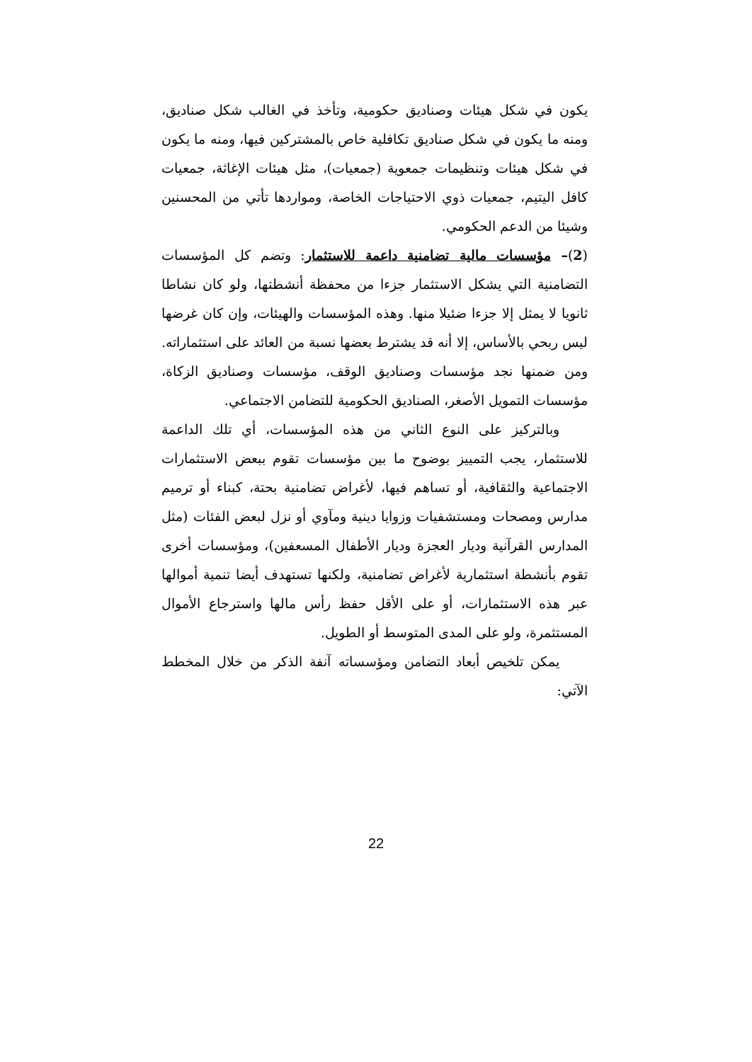يكون في شكل هيئات وصناديق حكومية، وتأخذ في الغالب شكل صناديق، ومنه ما يكون في شكل صناديق تكافلية خاص بالمشتركين فيها، ومنه ما يكون في شكل هيئات وتنظيمات جمعوية (جمعيات)، مثل هيئات الإغاثة، جمعيات كافل اليتيم، جمعيات ذوي الاحتياجات الخاصة، ومواردها تأتي من المحسنين وشيئا من الدعم الحكومي.
(2)– مؤسسات مالية تضامنية داعمة للاستثمار: وتضم كل المؤسسات التضامنية التي يشكل الاستثمار جزءا من محفظة أنشطتها، ولو كان نشاطا ثانويا لا يمثل إلا جزءا ضئيلا منها. وهذه المؤسسات والهيئات، وإن كان غرضها ليس ربحي بالأساس، إلا أنه قد يشترط بعضها نسبة من العائد على استثماراته. ومن ضمنها نجد مؤسسات وصناديق الوقف، مؤسسات وصناديق الزكاة، مؤسسات التمويل الأصغر، الصناديق الحكومية للتضامن الاجتماعي.
وبالتركيز على النوع الثاني من هذه المؤسسات، أي تلك الداعمة للاستثمار، يجب التمييز بوضوح ما بين مؤسسات تقوم ببعض الاستثمارات الاجتماعية والثقافية، أو تساهم فيها، لأغراض تضامنية بحتة، كبناء أو ترميم مدارس ومصحات ومستشفيات وزوايا دينية ومآوي أو نزل لبعض الفئات (مثل المدارس القرآنية وديار العجزة وديار الأطفال المسعفين)، ومؤسسات أخرى تقوم بأنشطة استثمارية لأغراض تضامنية، ولكنها تستهدف أيضا تنمية أموالها عبر هذه الاستثمارات، أو على الأقل حفظ رأس مالها واسترجاع الأموال المستثمرة، ولو على المدى المتوسط أو الطويل.
يمكن تلخيص أبعاد التضامن ومؤسساته آنفة الذكر من خلال المخطط الآتي:
22